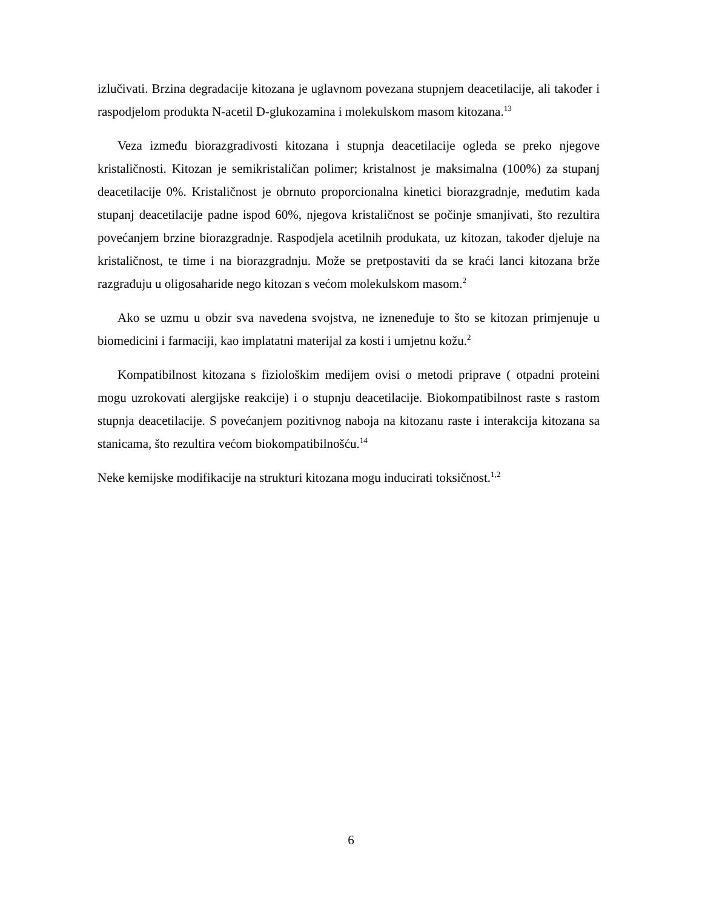izlučivati. Brzina degradacije kitozana je uglavnom povezana stupnjem deacetilacije, ali također i raspodjelom produkta N-acetil D-glukozamina i molekulskom masom kitozana.<sup>13</sup>
Veza između biorazgradivosti kitozana i stupnja deacetilacije ogleda se preko njegove kristaličnosti. Kitozan je semikristaličan polimer; kristalnost je maksimalna (100%) za stupanj deacetilacije 0%. Kristaličnost je obrnuto proporcionalna kinetici biorazgradnje, međutim kada stupanj deacetilacije padne ispod 60%, njegova kristaličnost se počinje smanjivati, što rezultira povećanjem brzine biorazgradnje. Raspodjela acetilnih produkata, uz kitozan, također djeluje na kristaličnost, te time i na biorazgradnju. Može se pretpostaviti da se kraći lanci kitozana brže razgrađuju u oligosaharide nego kitozan s većom molekulskom masom.<sup>2</sup>
Ako se uzmu u obzir sva navedena svojstva, ne iznenеđuje to što se kitozan primjenuje u biomedicini i farmaciji, kao implatatni materijal za kosti i umjetnu kožu.<sup>2</sup>
Kompatibilnost kitozana s fiziološkim medijem ovisi o metodi priprave ( otpadni proteini mogu uzrokovati alergijske reakcije) i o stupnju deacetilacije. Biokompatibilnost raste s rastom stupnja deacetilacije. S povećanjem pozitivnog naboja na kitozanu raste i interakcija kitozana sa stanicama, što rezultira većom biokompatibilnošću.<sup>14</sup>
Neke kemijske modifikacije na strukturi kitozana mogu inducirati toksičnost.<sup>1,2</sup>
6